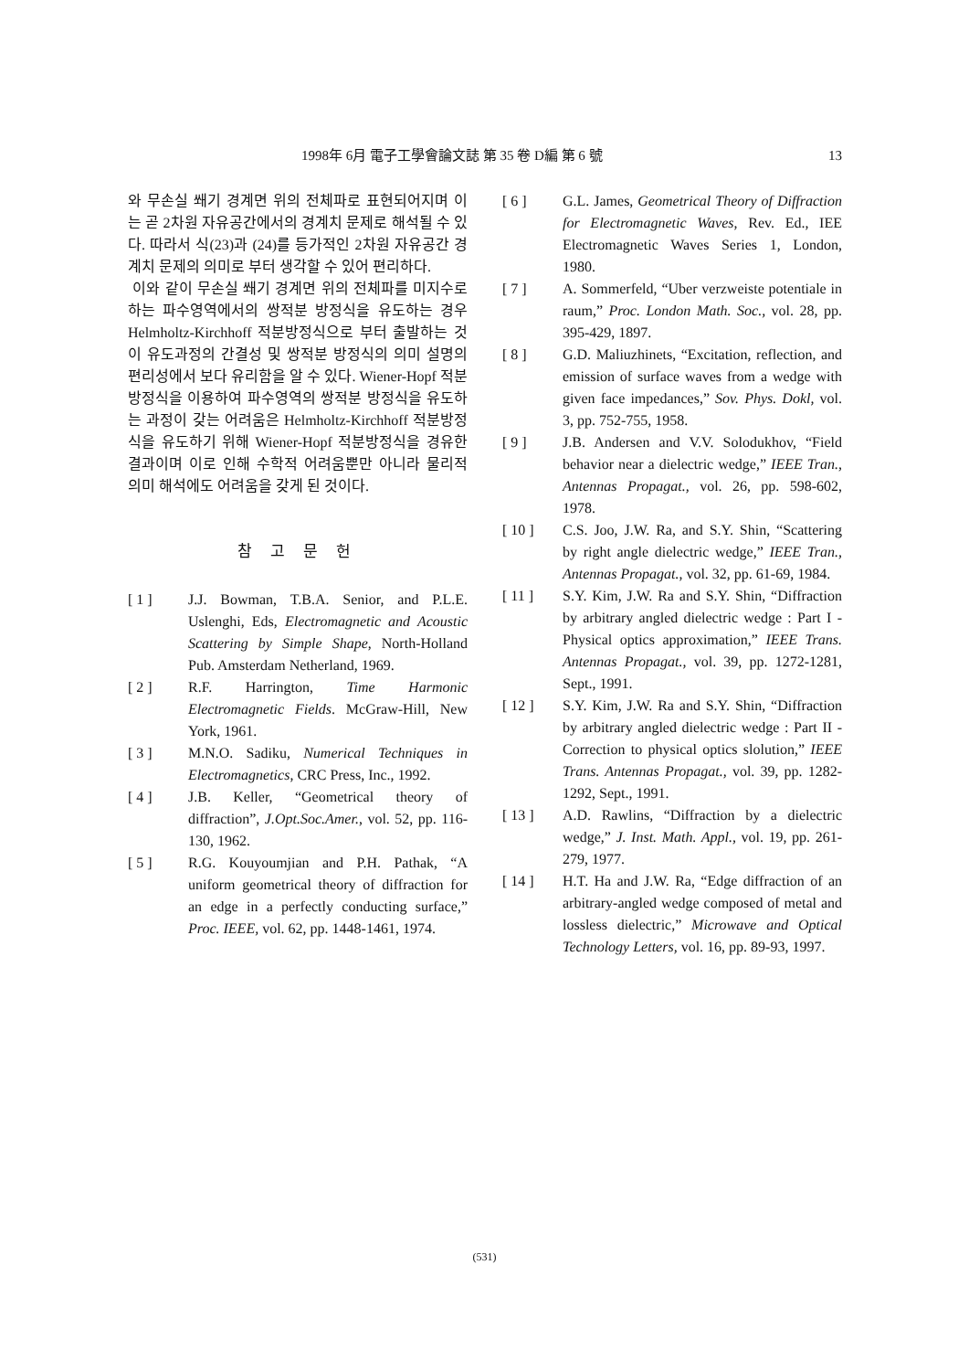1998年 6月 電子工學會論文誌 第 35 卷 D編 第 6 號 13
와 무손실 쐐기 경계면 위의 전체파로 표현되어지며 이는 곧 2차원 자유공간에서의 경계치 문제로 해석될 수 있다. 따라서 식(23)과 (24)를 등가적인 2차원 자유공간 경계치 문제의 의미로 부터 생각할 수 있어 편리하다.
이와 같이 무손실 쐐기 경계면 위의 전체파를 미지수로 하는 파수영역에서의 쌍적분 방정식을 유도하는 경우 Helmholtz-Kirchhoff 적분방정식으로 부터 출발하는 것이 유도과정의 간결성 및 쌍적분 방정식의 의미 설명의 편리성에서 보다 유리함을 알 수 있다. Wiener-Hopf 적분방정식을 이용하여 파수영역의 쌍적분 방정식을 유도하는 과정이 갖는 어려움은 Helmholtz-Kirchhoff 적분방정식을 유도하기 위해 Wiener-Hopf 적분방정식을 경유한 결과이며 이로 인해 수학적 어려움뿐만 아니라 물리적 의미 해석에도 어려움을 갖게 된 것이다.
참 고 문 헌
[ 1 ] J.J. Bowman, T.B.A. Senior, and P.L.E. Uslenghi, Eds, Electromagnetic and Acoustic Scattering by Simple Shape, North-Holland Pub. Amsterdam Netherland, 1969.
[ 2 ] R.F. Harrington, Time Harmonic Electromagnetic Fields. McGraw-Hill, New York, 1961.
[ 3 ] M.N.O. Sadiku, Numerical Techniques in Electromagnetics, CRC Press, Inc., 1992.
[ 4 ] J.B. Keller, “Geometrical theory of diffraction”, J.Opt.Soc.Amer., vol. 52, pp. 116-130, 1962.
[ 5 ] R.G. Kouyoumjian and P.H. Pathak, “A uniform geometrical theory of diffraction for an edge in a perfectly conducting surface,” Proc. IEEE, vol. 62, pp. 1448-1461, 1974.
[ 6 ] G.L. James, Geometrical Theory of Diffraction for Electromagnetic Waves, Rev. Ed., IEE Electromagnetic Waves Series 1, London, 1980.
[ 7 ] A. Sommerfeld, “Uber verzweiste potentiale in raum,” Proc. London Math. Soc., vol. 28, pp. 395-429, 1897.
[ 8 ] G.D. Maliuzhinets, “Excitation, reflection, and emission of surface waves from a wedge with given face impedances,” Sov. Phys. Dokl, vol. 3, pp. 752-755, 1958.
[ 9 ] J.B. Andersen and V.V. Solodukhov, “Field behavior near a dielectric wedge,” IEEE Tran., Antennas Propagat., vol. 26, pp. 598-602, 1978.
[ 10 ] C.S. Joo, J.W. Ra, and S.Y. Shin, “Scattering by right angle dielectric wedge,” IEEE Tran., Antennas Propagat., vol. 32, pp. 61-69, 1984.
[ 11 ] S.Y. Kim, J.W. Ra and S.Y. Shin, “Diffraction by arbitrary angled dielectric wedge : Part I - Physical optics approximation,” IEEE Trans. Antennas Propagat., vol. 39, pp. 1272-1281, Sept., 1991.
[ 12 ] S.Y. Kim, J.W. Ra and S.Y. Shin, “Diffraction by arbitrary angled dielectric wedge : Part II - Correction to physical optics slolution,” IEEE Trans. Antennas Propagat., vol. 39, pp. 1282-1292, Sept., 1991.
[ 13 ] A.D. Rawlins, “Diffraction by a dielectric wedge,” J. Inst. Math. Appl., vol. 19, pp. 261-279, 1977.
[ 14 ] H.T. Ha and J.W. Ra, “Edge diffraction of an arbitrary-angled wedge composed of metal and lossless dielectric,” Microwave and Optical Technology Letters, vol. 16, pp. 89-93, 1997.
(531)